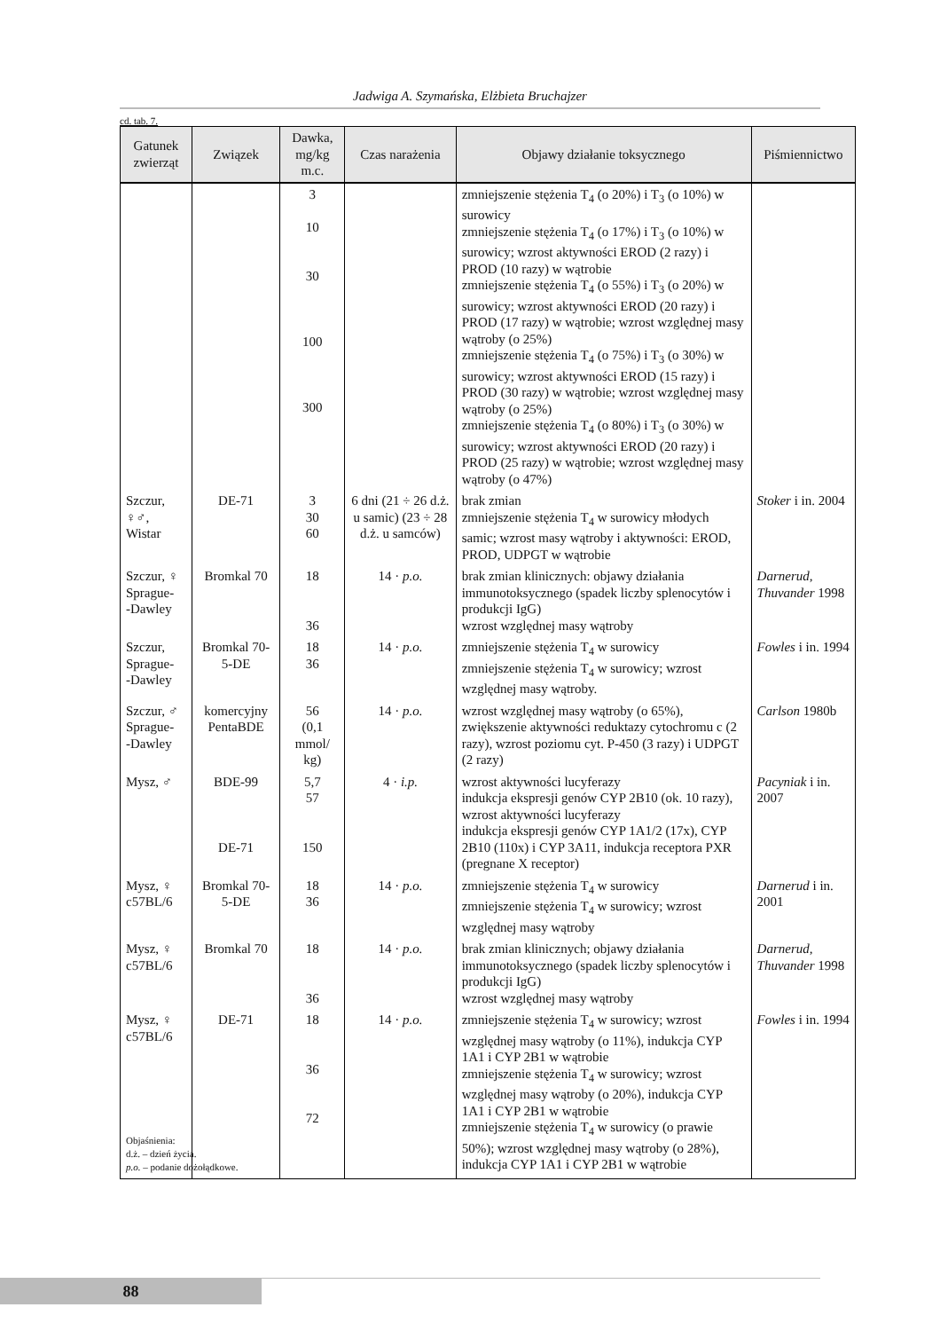Jadwiga A. Szymańska, Elżbieta Bruchajzer
cd. tab. 7.
| Gatunek zwierząt | Związek | Dawka, mg/kg m.c. | Czas narażenia | Objawy działanie toksycznego | Piśmiennictwo |
| --- | --- | --- | --- | --- | --- |
| | | 3 10 30 100 300 | | zmniejszenie stężenia T<sub>4</sub> (o 20%) i T<sub>3</sub> (o 10%) w surowicy zmniejszenie stężenia T<sub>4</sub> (o 17%) i T<sub>3</sub> (o 10%) w surowicy; wzrost aktywności EROD (2 razy) i PROD (10 razy) w wątrobie zmniejszenie stężenia T<sub>4</sub> (o 55%) i T<sub>3</sub> (o 20%) w surowicy; wzrost aktywności EROD (20 razy) i PROD (17 razy) w wątrobie; wzrost względnej masy wątroby (o 25%) zmniejszenie stężenia T<sub>4</sub> (o 75%) i T<sub>3</sub> (o 30%) w surowicy; wzrost aktywności EROD (15 razy) i PROD (30 razy) w wątrobie; wzrost względnej masy wątroby (o 25%) zmniejszenie stężenia T<sub>4</sub> (o 80%) i T<sub>3</sub> (o 30%) w surowicy; wzrost aktywności EROD (20 razy) i PROD (25 razy) w wątrobie; wzrost względnej masy wątroby (o 47%) | |
| Szczur, ♀♂, Wistar | DE-71 | 3 30 60 | 6 dni (21 ÷ 26 d.ż. u samic) (23 ÷ 28 d.ż. u samców) | brak zmian zmniejszenie stężenia T<sub>4</sub> w surowicy młodych samic; wzrost masy wątroby i aktywności: EROD, PROD, UDPGT w wątrobie | Stoker i in. 2004 |
| Szczur, ♀ Sprague- -Dawley | Bromkal 70 | 18 36 | 14 · p.o. | brak zmian klinicznych: objawy działania immunotoksycznego (spadek liczby splenocytów i produkcji IgG) wzrost względnej masy wątroby | Darnerud, Thuvander 1998 |
| Szczur, Sprague- -Dawley | Bromkal 70-5-DE | 18 36 | 14 · p.o. | zmniejszenie stężenia T<sub>4</sub> w surowicy zmniejszenie stężenia T<sub>4</sub> w surowicy; wzrost względnej masy wątroby. | Fowles i in. 1994 |
| Szczur, ♂ Sprague- -Dawley | komercyjny PentaBDE | 56 (0,1 mmol/ kg) | 14 · p.o. | wzrost względnej masy wątroby (o 65%), zwiększenie aktywności reduktazy cytochromu c (2 razy), wzrost poziomu cyt. P-450 (3 razy) i UDPGT (2 razy) | Carlson 1980b |
| Mysz, ♂ | BDE-99 DE-71 | 5,7 57 150 | 4 · i.p. | wzrost aktywności lucyferazy indukcja ekspresji genów CYP 2B10 (ok. 10 razy), wzrost aktywności lucyferazy indukcja ekspresji genów CYP 1A1/2 (17x), CYP 2B10 (110x) i CYP 3A11, indukcja receptora PXR (pregnane X receptor) | Pacyniak i in. 2007 |
| Mysz, ♀ c57BL/6 | Bromkal 70-5-DE | 18 36 | 14 · p.o. | zmniejszenie stężenia T<sub>4</sub> w surowicy zmniejszenie stężenia T<sub>4</sub> w surowicy; wzrost względnej masy wątroby | Darnerud i in. 2001 |
| Mysz, ♀ c57BL/6 | Bromkal 70 | 18 36 | 14 · p.o. | brak zmian klinicznych; objawy działania immunotoksycznego (spadek liczby splenocytów i produkcji IgG) wzrost względnej masy wątroby | Darnerud, Thuvander 1998 |
| Mysz, ♀ c57BL/6 | DE-71 | 18 36 72 | 14 · p.o. | zmniejszenie stężenia T<sub>4</sub> w surowicy; wzrost względnej masy wątroby (o 11%), indukcja CYP 1A1 i CYP 2B1 w wątrobie zmniejszenie stężenia T<sub>4</sub> w surowicy; wzrost względnej masy wątroby (o 20%), indukcja CYP 1A1 i CYP 2B1 w wątrobie zmniejszenie stężenia T<sub>4</sub> w surowicy (o prawie 50%); wzrost względnej masy wątroby (o 28%), indukcja CYP 1A1 i CYP 2B1 w wątrobie | Fowles i in. 1994 |
Objaśnienia:
d.ż. – dzień życia.
p.o. – podanie dożołądkowe.
88